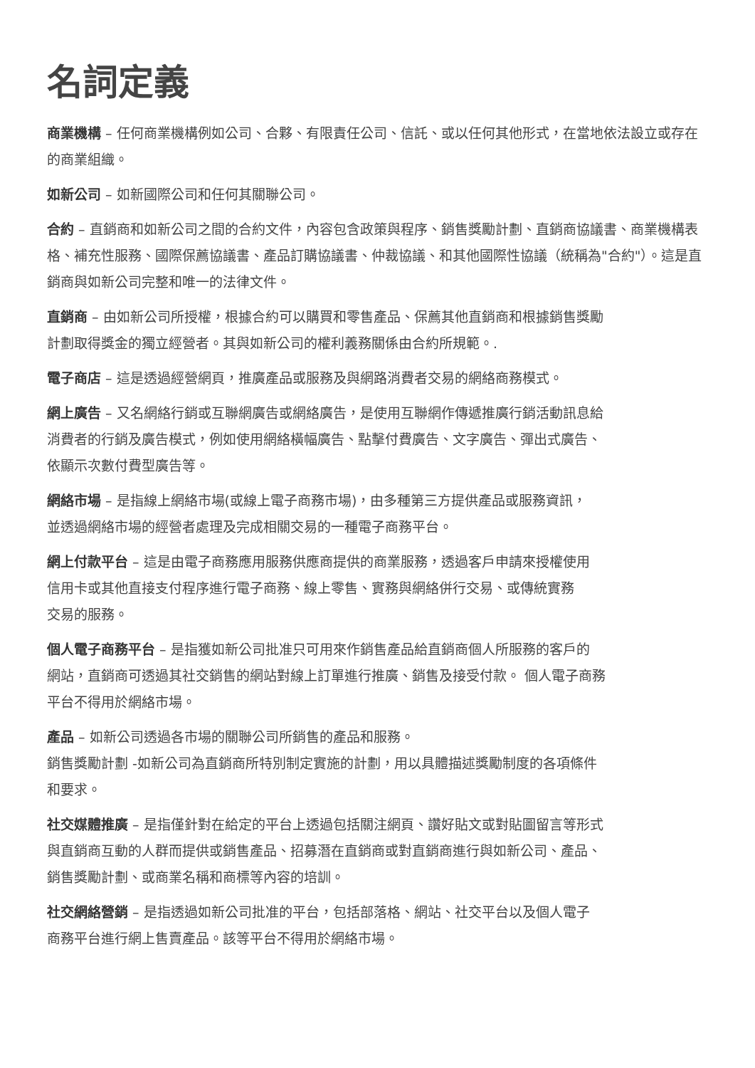名詞定義
商業機構 – 任何商業機構例如公司、合夥、有限責任公司、信託、或以任何其他形式，在當地依法設立或存在的商業組織。
如新公司 – 如新國際公司和任何其關聯公司。
合約 – 直銷商和如新公司之間的合約文件，內容包含政策與程序、銷售獎勵計劃、直銷商協議書、商業機構表格、補充性服務、國際保薦協議書、產品訂購協議書、仲裁協議、和其他國際性協議（統稱為"合約"）。這是直銷商與如新公司完整和唯一的法律文件。
直銷商 – 由如新公司所授權，根據合約可以購買和零售產品、保薦其他直銷商和根據銷售獎勵
計劃取得獎金的獨立經營者。其與如新公司的權利義務關係由合約所規範。.
電子商店 – 這是透過經營網頁，推廣產品或服務及與網路消費者交易的網絡商務模式。
網上廣告 – 又名網絡行銷或互聯網廣告或網絡廣告，是使用互聯網作傳遞推廣行銷活動訊息給
消費者的行銷及廣告模式，例如使用網絡橫幅廣告、點擊付費廣告、文字廣告、彈出式廣告、
依顯示次數付費型廣告等。
網絡市場 – 是指線上網絡市場(或線上電子商務市場)，由多種第三方提供產品或服務資訊，
並透過網絡市場的經營者處理及完成相關交易的一種電子商務平台。
網上付款平台 – 這是由電子商務應用服務供應商提供的商業服務，透過客戶申請來授權使用
信用卡或其他直接支付程序進行電子商務、線上零售、實務與網絡併行交易、或傳統實務
交易的服務。
個人電子商務平台 – 是指獲如新公司批准只可用來作銷售產品給直銷商個人所服務的客戶的
網站，直銷商可透過其社交銷售的網站對線上訂單進行推廣、銷售及接受付款。 個人電子商務
平台不得用於網絡市場。
產品 – 如新公司透過各市場的關聯公司所銷售的產品和服務。
銷售獎勵計劃 -如新公司為直銷商所特別制定實施的計劃，用以具體描述獎勵制度的各項條件
和要求。
社交媒體推廣 – 是指僅針對在給定的平台上透過包括關注網頁、讚好貼文或對貼圖留言等形式
與直銷商互動的人群而提供或銷售產品、招募潛在直銷商或對直銷商進行與如新公司、產品、
銷售獎勵計劃、或商業名稱和商標等內容的培訓。
社交網絡營銷 – 是指透過如新公司批准的平台，包括部落格、網站、社交平台以及個人電子
商務平台進行網上售賣產品。該等平台不得用於網絡市場。